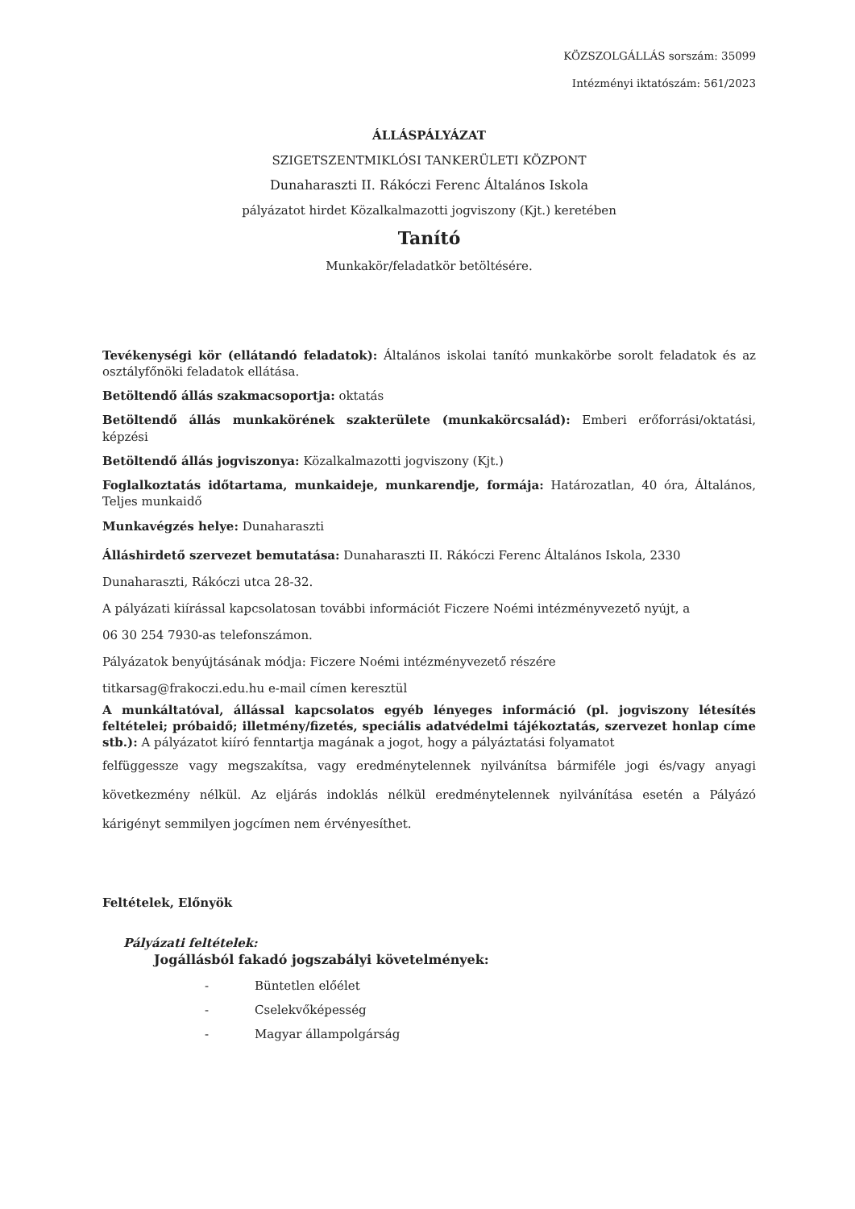KÖZSZOLGÁLLÁS sorszám: 35099
Intézményi iktatószám: 561/2023
ÁLLÁSPÁLYÁZAT
SZIGETSZENTMIKLÓSI TANKERÜLETI KÖZPONT
Dunaharaszti II. Rákóczi Ferenc Általános Iskola
pályázatot hirdet Közalkalmazotti jogviszony (Kjt.) keretében
Tanító
Munkakör/feladatkör betöltésére.
Tevékenységi kör (ellátandó feladatok): Általános iskolai tanító munkakörbe sorolt feladatok és az osztályfőnöki feladatok ellátása.
Betöltendő állás szakmacsoportja: oktatás
Betöltendő állás munkakörének szakterülete (munkakörcsalád): Emberi erőforrási/oktatási, képzési
Betöltendő állás jogviszonya: Közalkalmazotti jogviszony (Kjt.)
Foglalkoztatás időtartama, munkaideje, munkarendje, formája: Határozatlan, 40 óra, Általános, Teljes munkaidő
Munkavégzés helye: Dunaharaszti
Álláshirdető szervezet bemutatása: Dunaharaszti II. Rákóczi Ferenc Általános Iskola, 2330
Dunaharaszti, Rákóczi utca 28-32.
A pályázati kiírással kapcsolatosan további információt Ficzere Noémi intézményvezető nyújt, a
06 30 254 7930-as telefonszámon.
Pályázatok benyújtásának módja: Ficzere Noémi intézményvezető részére
titkarsag@frakoczi.edu.hu e-mail címen keresztül
A munkáltatóval, állással kapcsolatos egyéb lényeges információ (pl. jogviszony létesítés feltételei; próbaidő; illetmény/fizetés, speciális adatvédelmi tájékoztatás, szervezet honlap címe stb.): A pályázatot kiíró fenntartja magának a jogot, hogy a pályáztatási folyamatot
felfüggessze vagy megszakítsa, vagy eredménytelennek nyilvánítsa bármiféle jogi és/vagy anyagi következmény nélkül. Az eljárás indoklás nélkül eredménytelennek nyilvánítása esetén a Pályázó kárigényt semmilyen jogcímen nem érvényesíthet.
Feltételek, Előnyök
Pályázati feltételek:
Jogállásból fakadó jogszabályi követelmények:
- Büntetlen előélet
- Cselekvőképesség
- Magyar állampolgárság